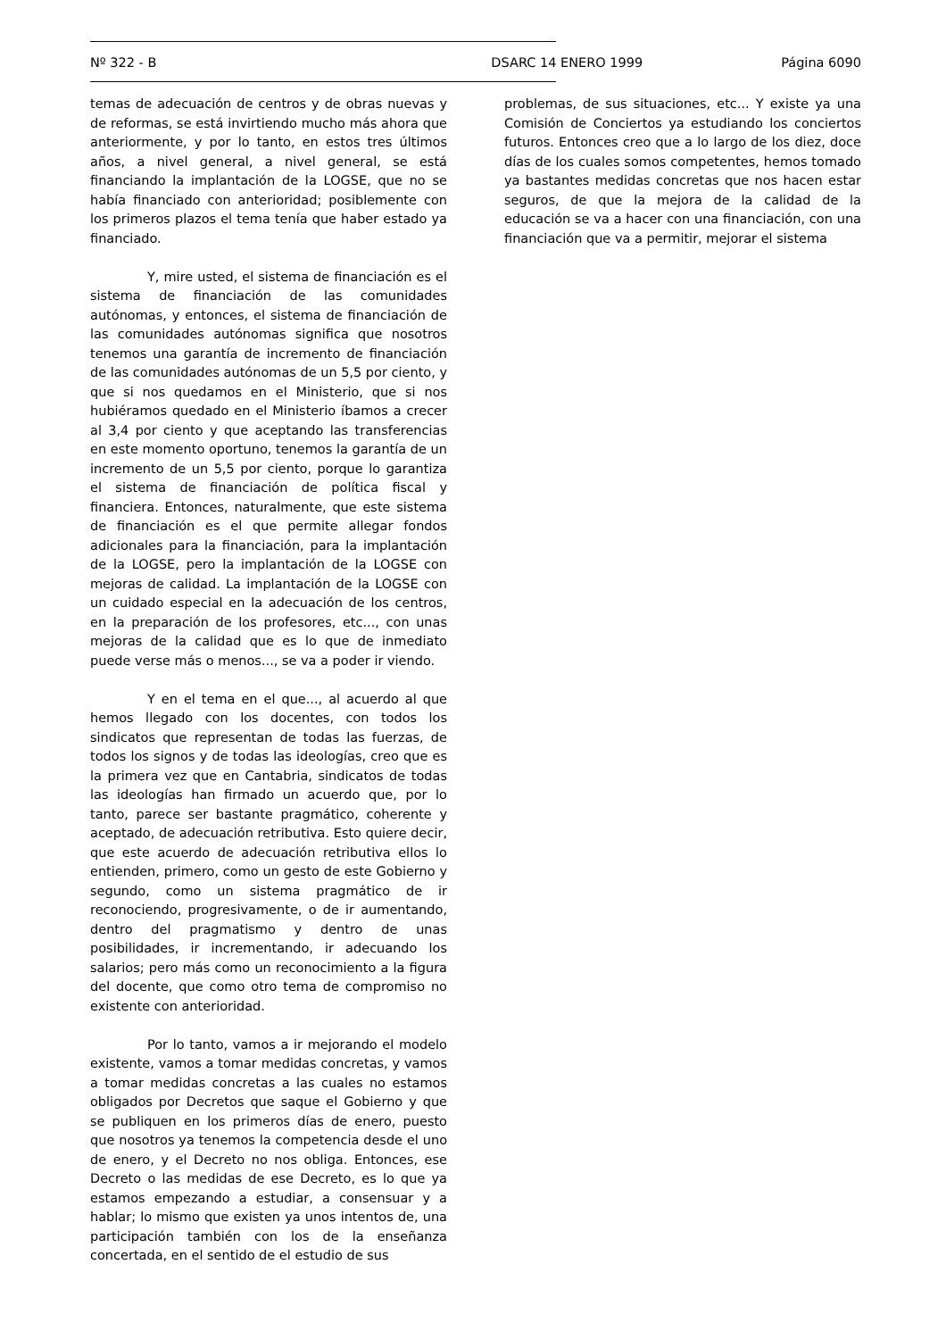Nº 322 - B DSARC 14 ENERO 1999 Página 6090
temas de adecuación de centros y de obras nuevas y de reformas, se está invirtiendo mucho más ahora que anteriormente, y por lo tanto, en estos tres últimos años, a nivel general, a nivel general, se está financiando la implantación de la LOGSE, que no se había financiado con anterioridad; posiblemente con los primeros plazos el tema tenía que haber estado ya financiado.
Y, mire usted, el sistema de financiación es el sistema de financiación de las comunidades autónomas, y entonces, el sistema de financiación de las comunidades autónomas significa que nosotros tenemos una garantía de incremento de financiación de las comunidades autónomas de un 5,5 por ciento, y que si nos quedamos en el Ministerio, que si nos hubiéramos quedado en el Ministerio íbamos a crecer al 3,4 por ciento y que aceptando las transferencias en este momento oportuno, tenemos la garantía de un incremento de un 5,5 por ciento, porque lo garantiza el sistema de financiación de política fiscal y financiera. Entonces, naturalmente, que este sistema de financiación es el que permite allegar fondos adicionales para la financiación, para la implantación de la LOGSE, pero la implantación de la LOGSE con mejoras de calidad. La implantación de la LOGSE con un cuidado especial en la adecuación de los centros, en la preparación de los profesores, etc..., con unas mejoras de la calidad que es lo que de inmediato puede verse más o menos..., se va a poder ir viendo.
Y en el tema en el que..., al acuerdo al que hemos llegado con los docentes, con todos los sindicatos que representan de todas las fuerzas, de todos los signos y de todas las ideologías, creo que es la primera vez que en Cantabria, sindicatos de todas las ideologías han firmado un acuerdo que, por lo tanto, parece ser bastante pragmático, coherente y aceptado, de adecuación retributiva. Esto quiere decir, que este acuerdo de adecuación retributiva ellos lo entienden, primero, como un gesto de este Gobierno y segundo, como un sistema pragmático de ir reconociendo, progresivamente, o de ir aumentando, dentro del pragmatismo y dentro de unas posibilidades, ir incrementando, ir adecuando los salarios; pero más como un reconocimiento a la figura del docente, que como otro tema de compromiso no existente con anterioridad.
Por lo tanto, vamos a ir mejorando el modelo existente, vamos a tomar medidas concretas, y vamos a tomar medidas concretas a las cuales no estamos obligados por Decretos que saque el Gobierno y que se publiquen en los primeros días de enero, puesto que nosotros ya tenemos la competencia desde el uno de enero, y el Decreto no nos obliga. Entonces, ese Decreto o las medidas de ese Decreto, es lo que ya estamos empezando a estudiar, a consensuar y a hablar; lo mismo que existen ya unos intentos de, una participación también con los de la enseñanza concertada, en el sentido de el estudio de sus
problemas, de sus situaciones, etc... Y existe ya una Comisión de Conciertos ya estudiando los conciertos futuros. Entonces creo que a lo largo de los diez, doce días de los cuales somos competentes, hemos tomado ya bastantes medidas concretas que nos hacen estar seguros, de que la mejora de la calidad de la educación se va a hacer con una financiación, con una financiación que va a permitir, mejorar el sistema